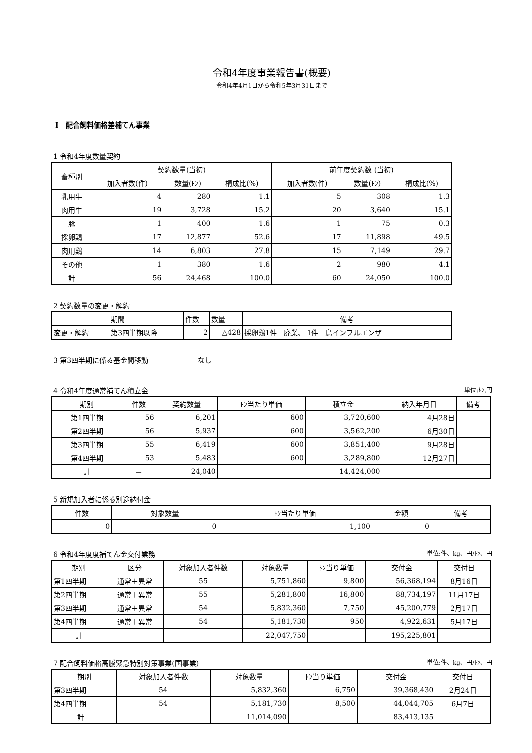令和4年度事業報告書(概要)
令和4年4月1日から令和5年3月31日まで
Ⅰ　配合飼料価格差補てん事業
1 令和4年度数量契約
| 畜種別 | 契約数量(当初) | | | 前年度契約数 (当初) | | |
| --- | --- | --- | --- | --- | --- | --- |
| | 加入者数(件) | 数量(ﾄﾝ) | 構成比(%) | 加入者数(件) | 数量(ﾄﾝ) | 構成比(%) |
| 乳用牛 | 4 | 280 | 1.1 | 5 | 308 | 1.3 |
| 肉用牛 | 19 | 3,728 | 15.2 | 20 | 3,640 | 15.1 |
| 豚 | 1 | 400 | 1.6 | 1 | 75 | 0.3 |
| 採卵鶏 | 17 | 12,877 | 52.6 | 17 | 11,898 | 49.5 |
| 肉用鶏 | 14 | 6,803 | 27.8 | 15 | 7,149 | 29.7 |
| その他 | 1 | 380 | 1.6 | 2 | 980 | 4.1 |
| 計 | 56 | 24,468 | 100.0 | 60 | 24,050 | 100.0 |
2 契約数量の変更・解約
| | 期間 | 件数 | 数量 | 備考 |
| --- | --- | --- | --- | --- |
| 変更・解約 | 第3四半期以降 | 2 | △428 | 採卵鶏1件 廃業、 1件 鳥インフルエンザ |
3 第3四半期に係る基金間移動　　　　　　　なし
4 令和4年度通常補てん積立金 単位:ﾄﾝ,円
| 期別 | 件数 | 契約数量 | ﾄﾝ当たり単価 | 積立金 | 納入年月日 | 備考 |
| --- | --- | --- | --- | --- | --- | --- |
| 第1四半期 | 56 | 6,201 | 600 | 3,720,600 | 4月28日 | |
| 第2四半期 | 56 | 5,937 | 600 | 3,562,200 | 6月30日 | |
| 第3四半期 | 55 | 6,419 | 600 | 3,851,400 | 9月28日 | |
| 第4四半期 | 53 | 5,483 | 600 | 3,289,800 | 12月27日 | |
| 計 | － | 24,040 | 14,424,000 | | | |
5 新規加入者に係る別途納付金
| 件数 | 対象数量 | ﾄﾝ当たり単価 | 金額 | 備考 |
| --- | --- | --- | --- | --- |
| 0 | 0 | 1,100 | 0 | |
6 令和4年度度補てん金交付業務 単位:件、kg、円/ﾄﾝ、円
| 期別 | 区分 | 対象加入者件数 | 対象数量 | ﾄﾝ当り単価 | 交付金 | 交付日 |
| --- | --- | --- | --- | --- | --- | --- |
| 第1四半期 | 通常＋異常 | 55 | 5,751,860 | 9,800 | 56,368,194 | 8月16日 |
| 第2四半期 | 通常＋異常 | 55 | 5,281,800 | 16,800 | 88,734,197 | 11月17日 |
| 第3四半期 | 通常＋異常 | 54 | 5,832,360 | 7,750 | 45,200,779 | 2月17日 |
| 第4四半期 | 通常＋異常 | 54 | 5,181,730 | 950 | 4,922,631 | 5月17日 |
| 計 | | | 22,047,750 | | 195,225,801 | |
7 配合飼料価格高騰緊急特別対策事業(国事業) 単位:件、kg、円/ﾄﾝ、円
| 期別 | 対象加入者件数 | 対象数量 | ﾄﾝ当り単価 | 交付金 | 交付日 |
| --- | --- | --- | --- | --- | --- |
| 第3四半期 | 54 | 5,832,360 | 6,750 | 39,368,430 | 2月24日 |
| 第4四半期 | 54 | 5,181,730 | 8,500 | 44,044,705 | 6月7日 |
| 計 | | 11,014,090 | | 83,413,135 | |